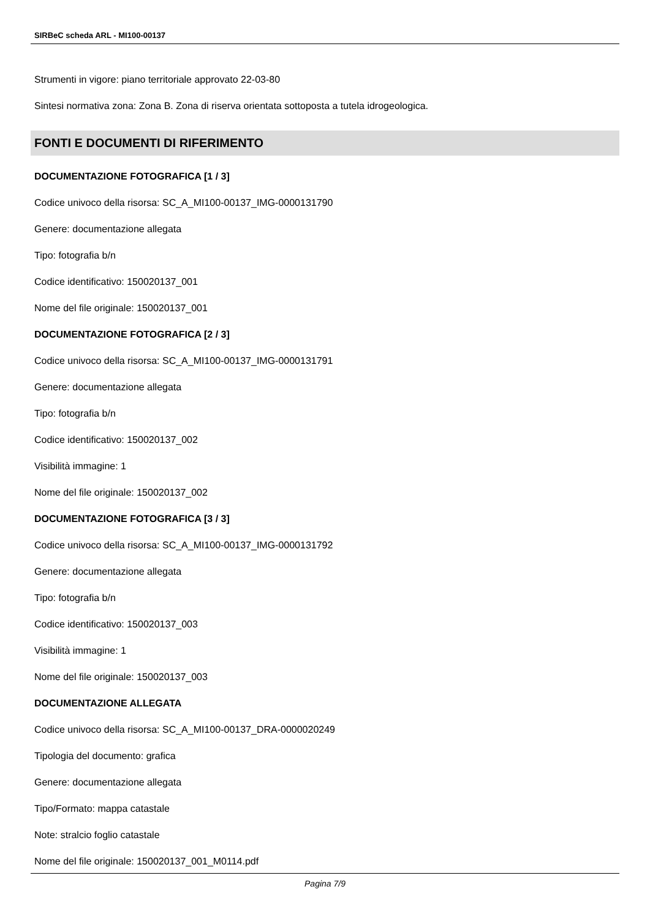SIRBeC scheda ARL - MI100-00137
Strumenti in vigore: piano territoriale approvato 22-03-80
Sintesi normativa zona: Zona B. Zona di riserva orientata sottoposta a tutela idrogeologica.
FONTI E DOCUMENTI DI RIFERIMENTO
DOCUMENTAZIONE FOTOGRAFICA [1 / 3]
Codice univoco della risorsa: SC_A_MI100-00137_IMG-0000131790
Genere: documentazione allegata
Tipo: fotografia b/n
Codice identificativo: 150020137_001
Nome del file originale: 150020137_001
DOCUMENTAZIONE FOTOGRAFICA [2 / 3]
Codice univoco della risorsa: SC_A_MI100-00137_IMG-0000131791
Genere: documentazione allegata
Tipo: fotografia b/n
Codice identificativo: 150020137_002
Visibilità immagine: 1
Nome del file originale: 150020137_002
DOCUMENTAZIONE FOTOGRAFICA [3 / 3]
Codice univoco della risorsa: SC_A_MI100-00137_IMG-0000131792
Genere: documentazione allegata
Tipo: fotografia b/n
Codice identificativo: 150020137_003
Visibilità immagine: 1
Nome del file originale: 150020137_003
DOCUMENTAZIONE ALLEGATA
Codice univoco della risorsa: SC_A_MI100-00137_DRA-0000020249
Tipologia del documento: grafica
Genere: documentazione allegata
Tipo/Formato: mappa catastale
Note: stralcio foglio catastale
Nome del file originale: 150020137_001_M0114.pdf
Pagina 7/9